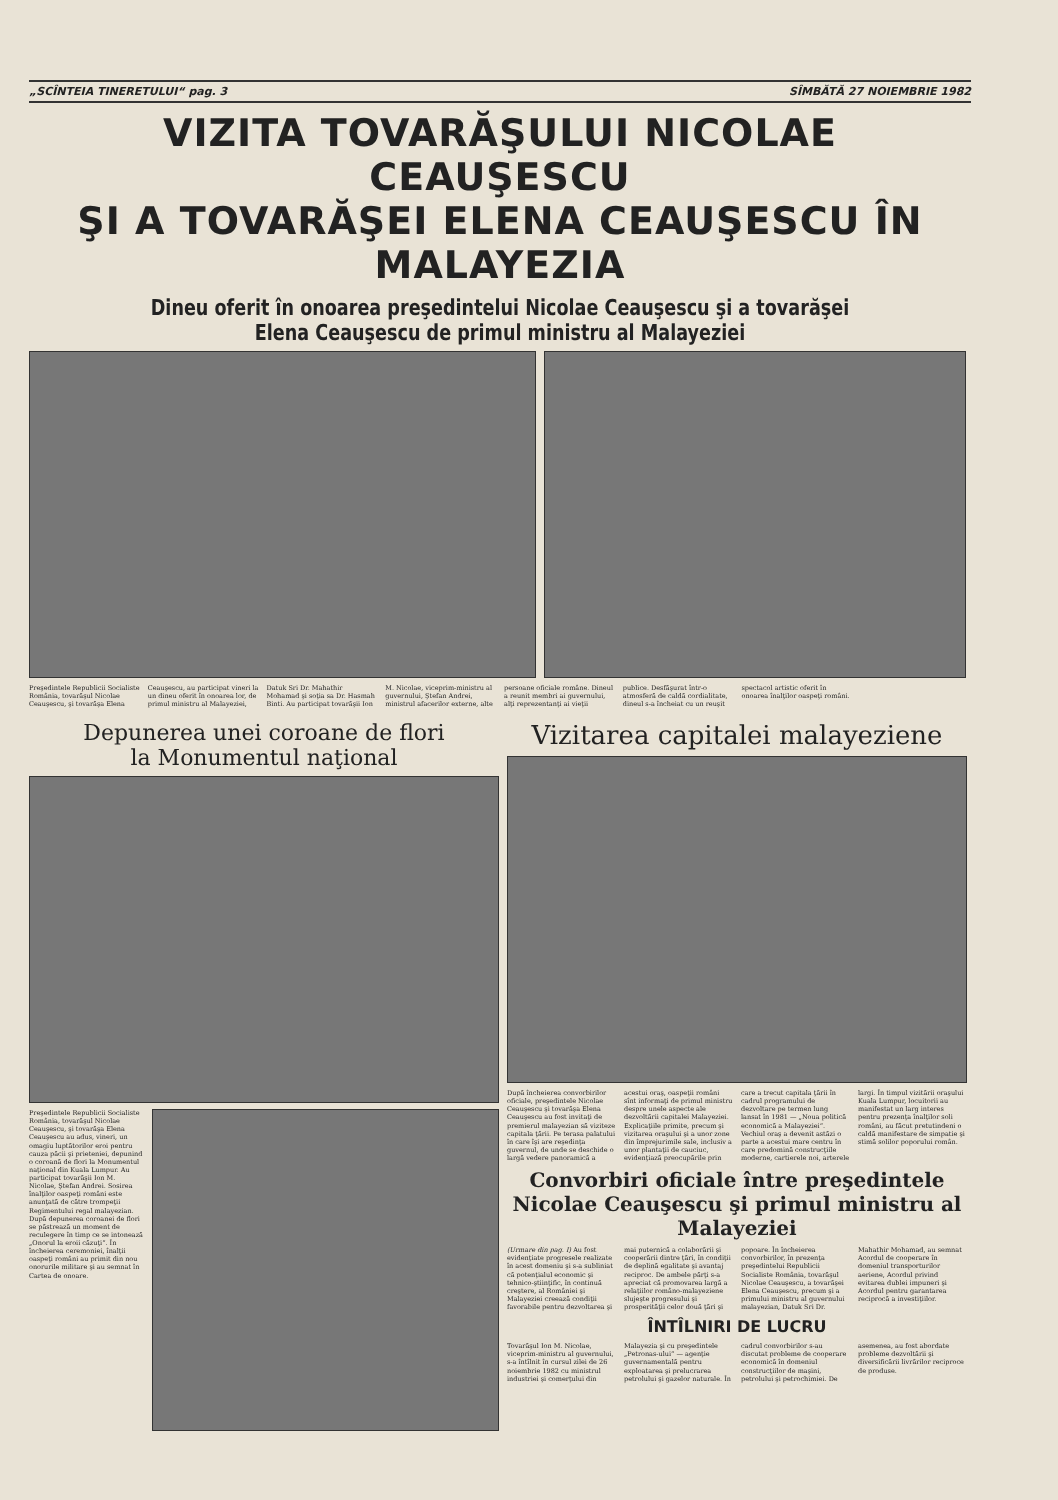„SCÎNTEIA TINERETULUI“ pag. 3 SÎMBĂTĂ 27 NOIEMBRIE 1982
VIZITA TOVARĂŞULUI NICOLAE CEAUŞESCU
ŞI A TOVARĂŞEI ELENA CEAUŞESCU ÎN MALAYEZIA
Dineu oferit în onoarea preşedintelui Nicolae Ceauşescu şi a tovarăşei Elena Ceauşescu de primul ministru al Malayeziei
Preşedintele Republicii Socialiste România, tovarăşul Nicolae Ceauşescu, şi tovarăşa Elena Ceauşescu, au participat vineri la un dineu oferit în onoarea lor, de primul ministru al Malayeziei, Datuk Sri Dr. Mahathir Mohamad şi soţia sa Dr. Hasmah Binti. Au participat tovarăşii Ion M. Nicolae, viceprim-ministru al guvernului, Ştefan Andrei, ministrul afacerilor externe, alte persoane oficiale române. Dineul a reunit membri ai guvernului, alţi reprezentanţi ai vieţii publice. Desfăşurat într-o atmosferă de caldă cordialitate, dineul s-a încheiat cu un reuşit spectacol artistic oferit în onoarea înalţilor oaspeţi români.
Depunerea unei coroane de flori
la Monumentul naţional
Preşedintele Republicii Socialiste România, tovarăşul Nicolae Ceauşescu, şi tovarăşa Elena Ceauşescu au adus, vineri, un omagiu luptătorilor eroi pentru cauza păcii şi prieteniei, depunind o coroană de flori la Monumentul naţional din Kuala Lumpur. Au participat tovarăşii Ion M. Nicolae, Ştefan Andrei. Sosirea înalţilor oaspeţi români este anunţată de către trompeţii Regimentului regal malayezian. După depunerea coroanei de flori se păstrează un moment de reculegere în timp ce se intonează „Onorul la eroii căzuţi“. În încheierea ceremoniei, înalţii oaspeţi români au primit din nou onorurile militare şi au semnat în Cartea de onoare.
Vizitarea capitalei malayeziene
După încheierea convorbirilor oficiale, preşedintele Nicolae Ceauşescu şi tovarăşa Elena Ceauşescu au fost invitaţi de premierul malayezian să viziteze capitala ţării. Pe terasa palatului în care îşi are reşedinţa guvernul, de unde se deschide o largă vedere panoramică a acestui oraş, oaspeţii români sînt informaţi de primul ministru despre unele aspecte ale dezvoltării capitalei Malayeziei. Explicaţiile primite, precum şi vizitarea oraşului şi a unor zone din împrejurimile sale, inclusiv a unor plantaţii de cauciuc, evidenţiază preocupările prin care a trecut capitala ţării în cadrul programului de dezvoltare pe termen lung lansat în 1981 — „Noua politică economică a Malayeziei“. Vechiul oraş a devenit astăzi o parte a acestui mare centru în care predomină construcţiile moderne, cartierele noi, arterele largi. În timpul vizitării oraşului Kuala Lumpur, locuitorii au manifestat un larg interes pentru prezenţa înalţilor soli români, au făcut pretutindeni o caldă manifestare de simpatie şi stimă solilor poporului român.
Convorbiri oficiale între preşedintele Nicolae Ceauşescu şi primul ministru al Malayeziei
(Urmare din pag. I) Au fost evidenţiate progresele realizate în acest domeniu şi s-a subliniat că potenţialul economic şi tehnico-ştiinţific, în continuă creştere, al României şi Malayeziei creează condiţii favorabile pentru dezvoltarea şi mai puternică a colaborării şi cooperării dintre ţări, în condiţii de deplină egalitate şi avantaj reciproc. De ambele părţi s-a apreciat că promovarea largă a relaţiilor româno-malayeziene slujeşte progresului şi prosperităţii celor două ţări şi popoare. În încheierea convorbirilor, în prezenţa preşedintelui Republicii Socialiste România, tovarăşul Nicolae Ceauşescu, a tovarăşei Elena Ceauşescu, precum şi a primului ministru al guvernului malayezian, Datuk Sri Dr. Mahathir Mohamad, au semnat Acordul de cooperare în domeniul transporturilor aeriene, Acordul privind evitarea dublei impuneri şi Acordul pentru garantarea reciprocă a investiţiilor.
ÎNTÎLNIRI DE LUCRU
Tovarăşul Ion M. Nicolae, viceprim-ministru al guvernului, s-a întîlnit în cursul zilei de 26 noiembrie 1982 cu ministrul industriei şi comerţului din Malayezia şi cu preşedintele „Petronas-ului“ — agenţie guvernamentală pentru exploatarea şi prelucrarea petrolului şi gazelor naturale. În cadrul convorbirilor s-au discutat probleme de cooperare economică în domeniul construcţiilor de maşini, petrolului şi petrochimiei. De asemenea, au fost abordate probleme dezvoltării şi diversificării livrărilor reciproce de produse.